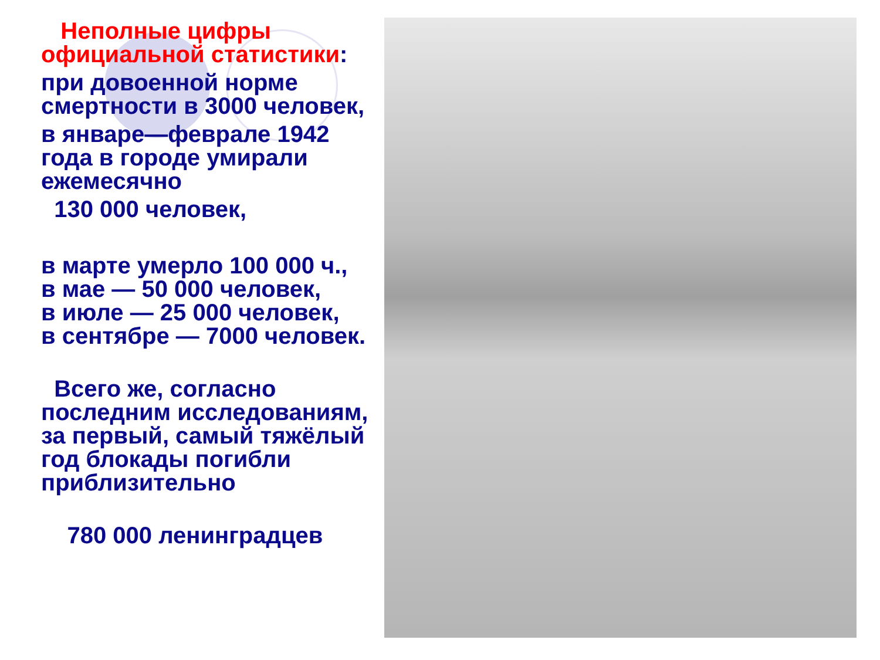Неполные цифры
официальной статистики:
при довоенной норме
смертности в 3000 человек,
в январе—феврале 1942
года в городе умирали
ежемесячно
130 000 человек,
в марте умерло 100 000 ч.,
в мае — 50 000 человек,
в июле — 25 000 человек,
в сентябре — 7000 человек.
Всего же, согласно
последним исследованиям,
за первый, самый тяжёлый
год блокады погибли
приблизительно
780 000 ленинградцев